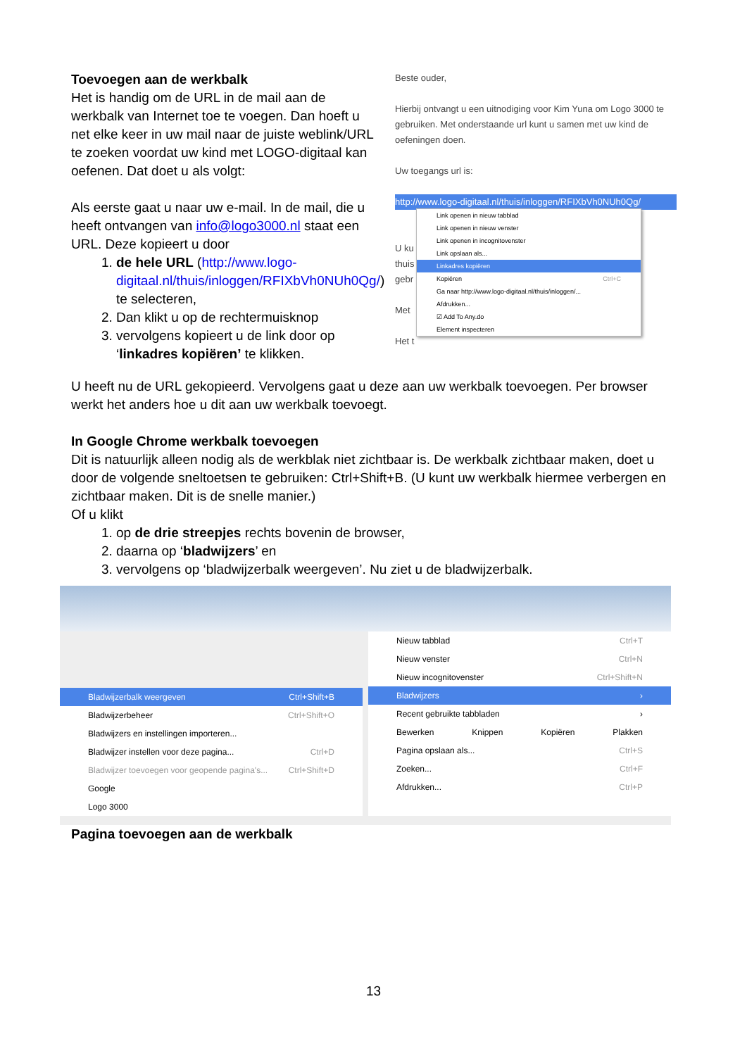Toevoegen aan de werkbalk
Het is handig om de URL in de mail aan de werkbalk van Internet toe te voegen. Dan hoeft u net elke keer in uw mail naar de juiste weblink/URL te zoeken voordat uw kind met LOGO-digitaal kan oefenen. Dat doet u als volgt:
Als eerste gaat u naar uw e-mail. In de mail, die u heeft ontvangen van info@logo3000.nl staat een URL. Deze kopieert u door
1. de hele URL (http://www.logo-digitaal.nl/thuis/inloggen/RFIXbVh0NUh0Qg/) te selecteren,
2. Dan klikt u op de rechtermuisknop
3. vervolgens kopieert u de link door op ‘linkadres kopiëren’ te klikken.
Beste ouder,
Hierbij ontvangt u een uitnodiging voor Kim Yuna om Logo 3000 te gebruiken. Met onderstaande url kunt u samen met uw kind de oefeningen doen.
Uw toegangs url is:
http://www.logo-digitaal.nl/thuis/inloggen/RFIXbVh0NUh0Qg/
U ku
thuis
gebr
Met
Het t
Link openen in nieuw tabblad
Link openen in nieuw venster
Link openen in incognitovenster
Link opslaan als...
Linkadres kopiëren
Kopiëren Ctrl+C
Ga naar http://www.logo-digitaal.nl/thuis/inloggen/...
Afdrukken...
☑ Add To Any.do
Element inspecteren
U heeft nu de URL gekopieerd. Vervolgens gaat u deze aan uw werkbalk toevoegen. Per browser werkt het anders hoe u dit aan uw werkbalk toevoegt.
In Google Chrome werkbalk toevoegen
Dit is natuurlijk alleen nodig als de werkblak niet zichtbaar is. De werkbalk zichtbaar maken, doet u door de volgende sneltoetsen te gebruiken: Ctrl+Shift+B. (U kunt uw werkbalk hiermee verbergen en zichtbaar maken. Dit is de snelle manier.)
Of u klikt
1. op de drie streepjes rechts bovenin de browser,
2. daarna op ‘bladwijzers’ en
3. vervolgens op ‘bladwijzerbalk weergeven’. Nu ziet u de bladwijzerbalk.
Bladwijzerbalk weergeven Ctrl+Shift+B
Bladwijzerbeheer Ctrl+Shift+O
Bladwijzers en instellingen importeren...
Bladwijzer instellen voor deze pagina... Ctrl+D
Bladwijzer toevoegen voor geopende pagina's... Ctrl+Shift+D
Google
Logo 3000
Nieuw tabblad Ctrl+T
Nieuw venster Ctrl+N
Nieuw incognitovenster Ctrl+Shift+N
Bladwijzers ›
Recent gebruikte tabbladen ›
Bewerken Knippen Kopiëren Plakken
Pagina opslaan als... Ctrl+S
Zoeken... Ctrl+F
Afdrukken... Ctrl+P
Pagina toevoegen aan de werkbalk
13